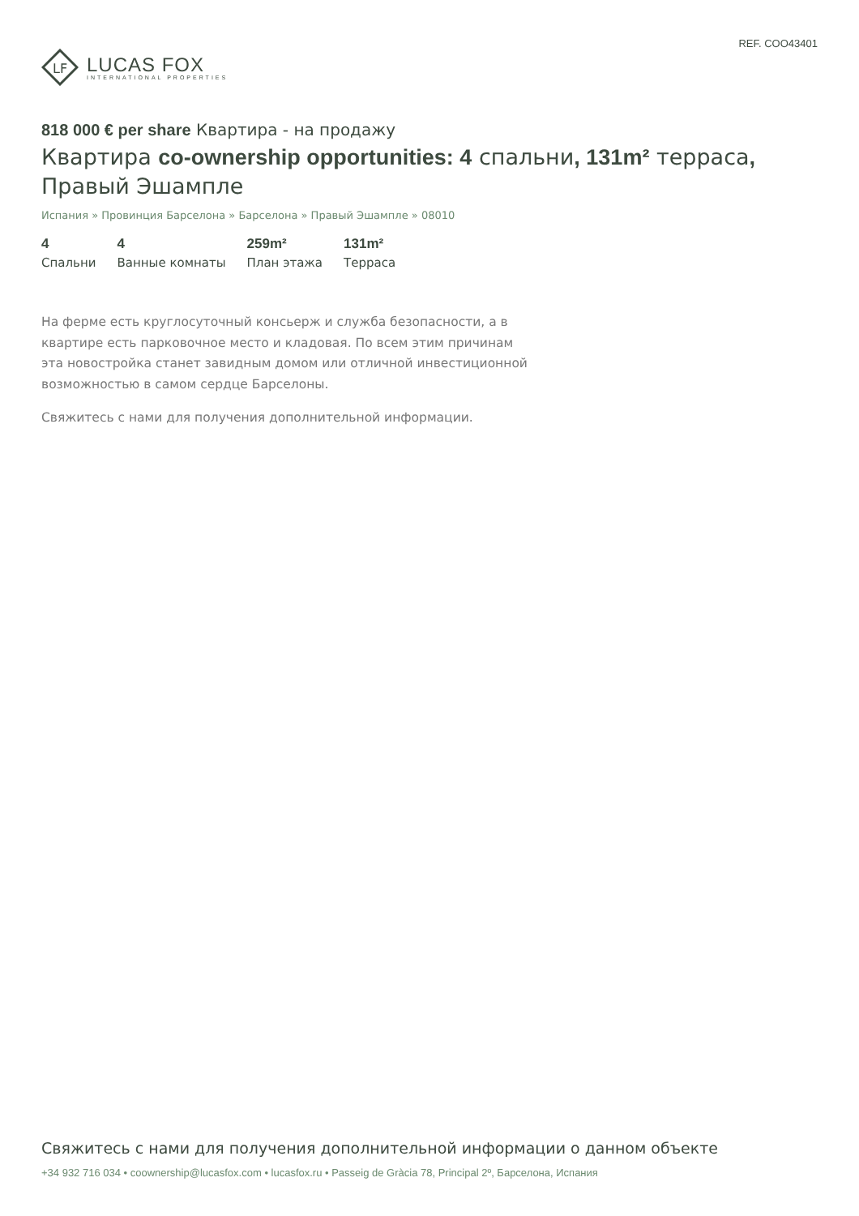LF
LUCAS FOX
INTERNATIONAL PROPERTIES
REF. COO43401
818 000 € per share Квартира - на продажу
Квартира co-ownership opportunities: 4 спальни, 131m² террасa, Правый Эшампле
Испания » Провинция Барселона » Барселона » Правый Эшампле » 08010
4
Спальни
4
Ванные комнаты
259m²
План этажа
131m²
Терраса
На ферме есть круглосуточный консьерж и служба безопасности, а в квартире есть парковочное место и кладовая. По всем этим причинам эта новостройка станет завидным домом или отличной инвестиционной возможностью в самом сердце Барселоны.
Свяжитесь с нами для получения дополнительной информации.
Свяжитесь с нами для получения дополнительной информации о данном объекте
+34 932 716 034 • coownership@lucasfox.com • lucasfox.ru • Passeig de Gràcia 78, Principal 2º, Барселона, Испания